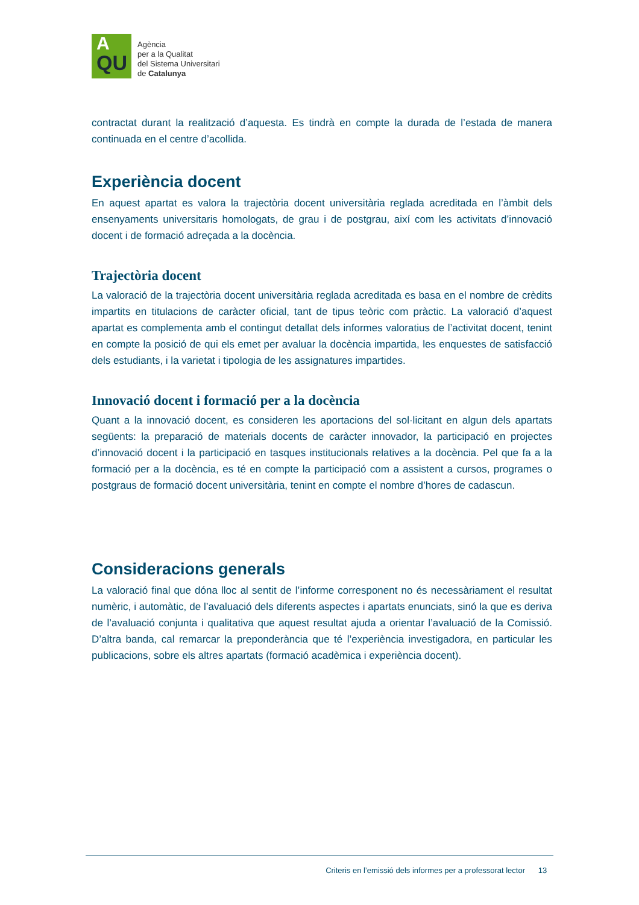A
QU
Agència
per a la Qualitat
del Sistema Universitari
de Catalunya
contractat durant la realització d’aquesta. Es tindrà en compte la durada de l’estada de manera continuada en el centre d’acollida.
Experiència docent
En aquest apartat es valora la trajectòria docent universitària reglada acreditada en l’àmbit dels ensenyaments universitaris homologats, de grau i de postgrau, així com les activitats d’innovació docent i de formació adreçada a la docència.
Trajectòria docent
La valoració de la trajectòria docent universitària reglada acreditada es basa en el nombre de crèdits impartits en titulacions de caràcter oficial, tant de tipus teòric com pràctic. La valoració d’aquest apartat es complementa amb el contingut detallat dels informes valoratius de l’activitat docent, tenint en compte la posició de qui els emet per avaluar la docència impartida, les enquestes de satisfacció dels estudiants, i la varietat i tipologia de les assignatures impartides.
Innovació docent i formació per a la docència
Quant a la innovació docent, es consideren les aportacions del sol·licitant en algun dels apartats següents: la preparació de materials docents de caràcter innovador, la participació en projectes d’innovació docent i la participació en tasques institucionals relatives a la docència. Pel que fa a la formació per a la docència, es té en compte la participació com a assistent a cursos, programes o postgraus de formació docent universitària, tenint en compte el nombre d’hores de cadascun.
Consideracions generals
La valoració final que dóna lloc al sentit de l’informe corresponent no és necessàriament el resultat numèric, i automàtic, de l’avaluació dels diferents aspectes i apartats enunciats, sinó la que es deriva de l’avaluació conjunta i qualitativa que aquest resultat ajuda a orientar l’avaluació de la Comissió. D’altra banda, cal remarcar la preponderància que té l’experiència investigadora, en particular les publicacions, sobre els altres apartats (formació acadèmica i experiència docent).
Criteris en l’emissió dels informes per a professorat lector 13